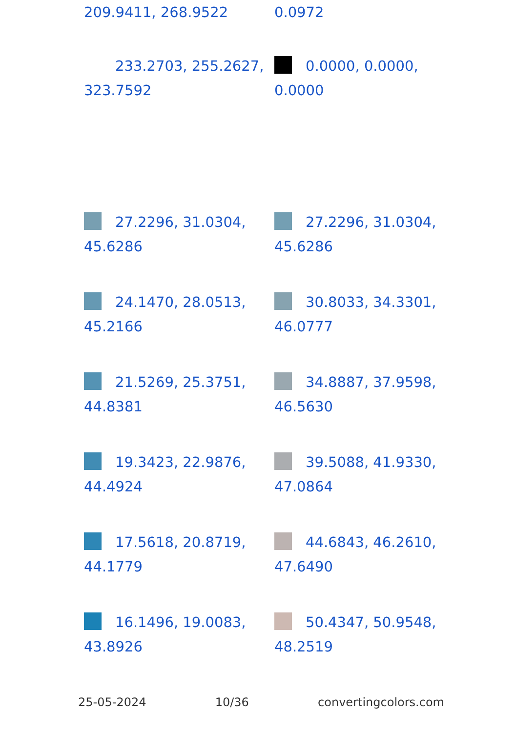| 209.9411, 268.9522 | 0.0972 |
| 233.2703, 255.2627, 323.7592 | 0.0000, 0.0000, 0.0000 |
| 27.2296, 31.0304, 45.6286 | 27.2296, 31.0304, 45.6286 |
| 24.1470, 28.0513, 45.2166 | 30.8033, 34.3301, 46.0777 |
| 21.5269, 25.3751, 44.8381 | 34.8887, 37.9598, 46.5630 |
| 19.3423, 22.9876, 44.4924 | 39.5088, 41.9330, 47.0864 |
| 17.5618, 20.8719, 44.1779 | 44.6843, 46.2610, 47.6490 |
| 16.1496, 19.0083, 43.8926 | 50.4347, 50.9548, 48.2519 |
25-05-2024 10/36 convertingcolors.com